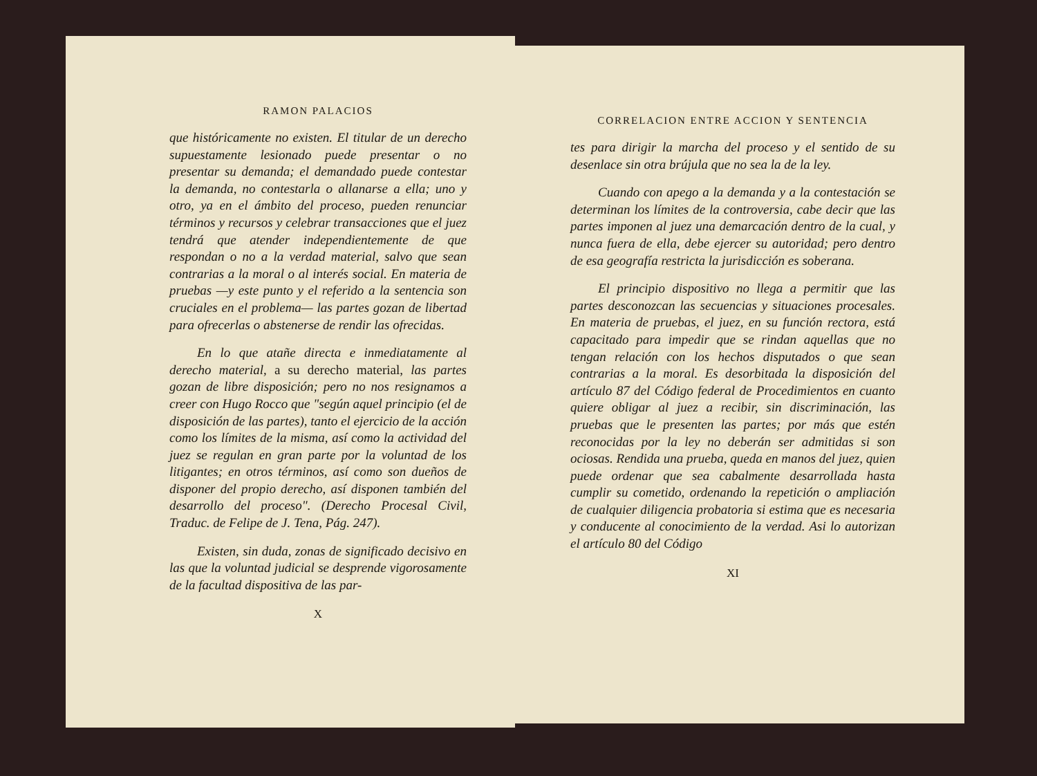RAMON PALACIOS
que históricamente no existen. El titular de un derecho supuestamente lesionado puede presentar o no presentar su demanda; el demandado puede contestar la demanda, no contestarla o allanarse a ella; uno y otro, ya en el ámbito del proceso, pueden renunciar términos y recursos y celebrar transacciones que el juez tendrá que atender independientemente de que respondan o no a la verdad material, salvo que sean contrarias a la moral o al interés social. En materia de pruebas —y este punto y el referido a la sentencia son cruciales en el problema— las partes gozan de libertad para ofrecerlas o abstenerse de rendir las ofrecidas.
En lo que atañe directa e inmediatamente al derecho material, a su derecho material, las partes gozan de libre disposición; pero no nos resignamos a creer con Hugo Rocco que "según aquel principio (el de disposición de las partes), tanto el ejercicio de la acción como los límites de la misma, así como la actividad del juez se regulan en gran parte por la voluntad de los litigantes; en otros términos, así como son dueños de disponer del propio derecho, así disponen también del desarrollo del proceso". (Derecho Procesal Civil, Traduc. de Felipe de J. Tena, Pág. 247).
Existen, sin duda, zonas de significado decisivo en las que la voluntad judicial se desprende vigorosamente de la facultad dispositiva de las par-
X
CORRELACION ENTRE ACCION Y SENTENCIA
tes para dirigir la marcha del proceso y el sentido de su desenlace sin otra brújula que no sea la de la ley.
Cuando con apego a la demanda y a la contestación se determinan los límites de la controversia, cabe decir que las partes imponen al juez una demarcación dentro de la cual, y nunca fuera de ella, debe ejercer su autoridad; pero dentro de esa geografía restricta la jurisdicción es soberana.
El principio dispositivo no llega a permitir que las partes desconozcan las secuencias y situaciones procesales. En materia de pruebas, el juez, en su función rectora, está capacitado para impedir que se rindan aquellas que no tengan relación con los hechos disputados o que sean contrarias a la moral. Es desorbitada la disposición del artículo 87 del Código federal de Procedimientos en cuanto quiere obligar al juez a recibir, sin discriminación, las pruebas que le presenten las partes; por más que estén reconocidas por la ley no deberán ser admitidas si son ociosas. Rendida una prueba, queda en manos del juez, quien puede ordenar que sea cabalmente desarrollada hasta cumplir su cometido, ordenando la repetición o ampliación de cualquier diligencia probatoria si estima que es necesaria y conducente al conocimiento de la verdad. Asi lo autorizan el artículo 80 del Código
XI